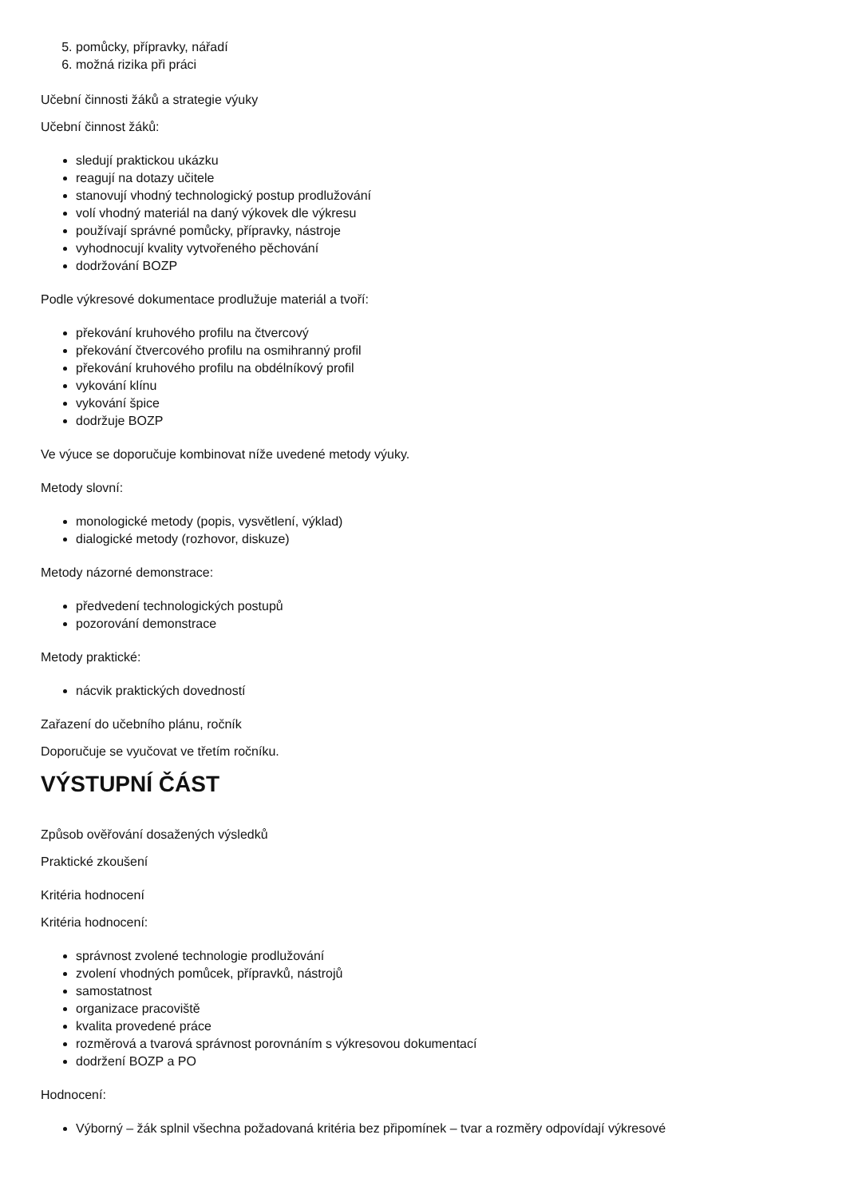5. pomůcky, přípravky, nářadí
6. možná rizika při práci
Učební činnosti žáků a strategie výuky
Učební činnost žáků:
sledují praktickou ukázku
reagují na dotazy učitele
stanovují vhodný technologický postup prodlužování
volí vhodný materiál na daný výkovek dle výkresu
používají správné pomůcky, přípravky, nástroje
vyhodnocují kvality vytvořeného pěchování
dodržování BOZP
Podle výkresové dokumentace prodlužuje materiál a tvoří:
překování kruhového profilu na čtvercový
překování čtvercového profilu na osmihranný profil
překování kruhového profilu na obdélníkový profil
vykování klínu
vykování špice
dodržuje BOZP
Ve výuce se doporučuje kombinovat níže uvedené metody výuky.
Metody slovní:
monologické metody (popis, vysvětlení, výklad)
dialogické metody (rozhovor, diskuze)
Metody názorné demonstrace:
předvedení technologických postupů
pozorování demonstrace
Metody praktické:
nácvik praktických dovedností
Zařazení do učebního plánu, ročník
Doporučuje se vyučovat ve třetím ročníku.
VÝSTUPNÍ ČÁST
Způsob ověřování dosažených výsledků
Praktické zkoušení
Kritéria hodnocení
Kritéria hodnocení:
správnost zvolené technologie prodlužování
zvolení vhodných pomůcek, přípravků, nástrojů
samostatnost
organizace pracoviště
kvalita provedené práce
rozměrová a tvarová správnost porovnáním s výkresovou dokumentací
dodržení BOZP a PO
Hodnocení:
Výborný – žák splnil všechna požadovaná kritéria bez připomínek – tvar a rozměry odpovídají výkresové